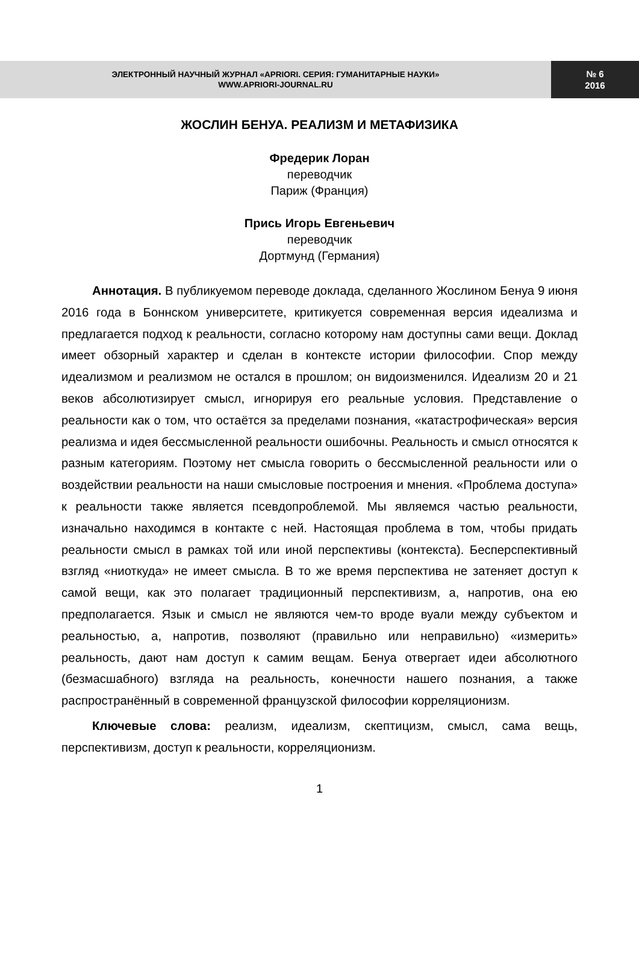ЭЛЕКТРОННЫЙ НАУЧНЫЙ ЖУРНАЛ «APRIORI. СЕРИЯ: ГУМАНИТАРНЫЕ НАУКИ»
WWW.APRIORI-JOURNAL.RU
№ 6
2016
ЖОСЛИН БЕНУА. РЕАЛИЗМ И МЕТАФИЗИКА
Фредерик Лоран
переводчик
Париж (Франция)
Прись Игорь Евгеньевич
переводчик
Дортмунд (Германия)
Аннотация. В публикуемом переводе доклада, сделанного Жослином Бенуа 9 июня 2016 года в Боннском университете, критикуется современная версия идеализма и предлагается подход к реальности, согласно которому нам доступны сами вещи. Доклад имеет обзорный характер и сделан в контексте истории философии. Спор между идеализмом и реализмом не остался в прошлом; он видоизменился. Идеализм 20 и 21 веков абсолютизирует смысл, игнорируя его реальные условия. Представление о реальности как о том, что остаётся за пределами познания, «катастрофическая» версия реализма и идея бессмысленной реальности ошибочны. Реальность и смысл относятся к разным категориям. Поэтому нет смысла говорить о бессмысленной реальности или о воздействии реальности на наши смысловые построения и мнения. «Проблема доступа» к реальности также является псевдопроблемой. Мы являемся частью реальности, изначально находимся в контакте с ней. Настоящая проблема в том, чтобы придать реальности смысл в рамках той или иной перспективы (контекста). Бесперспективный взгляд «ниоткуда» не имеет смысла. В то же время перспектива не затеняет доступ к самой вещи, как это полагает традиционный перспективизм, а, напротив, она ею предполагается. Язык и смысл не являются чем-то вроде вуали между субъектом и реальностью, а, напротив, позволяют (правильно или неправильно) «измерить» реальность, дают нам доступ к самим вещам. Бенуа отвергает идеи абсолютного (безмасшабного) взгляда на реальность, конечности нашего познания, а также распространённый в современной французской философии корреляционизм.
Ключевые слова: реализм, идеализм, скептицизм, смысл, сама вещь, перспективизм, доступ к реальности, корреляционизм.
1